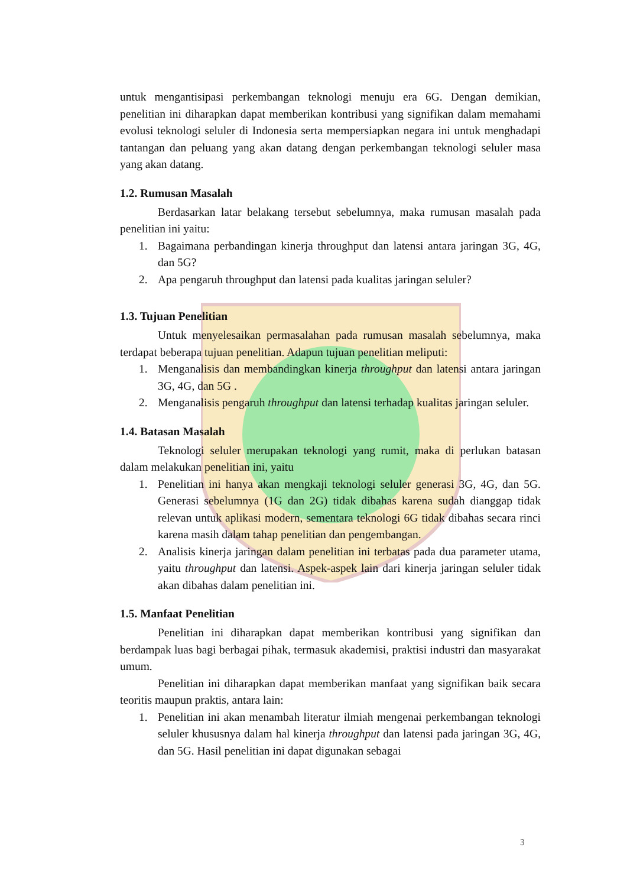untuk mengantisipasi perkembangan teknologi menuju era 6G. Dengan demikian, penelitian ini diharapkan dapat memberikan kontribusi yang signifikan dalam memahami evolusi teknologi seluler di Indonesia serta mempersiapkan negara ini untuk menghadapi tantangan dan peluang yang akan datang dengan perkembangan teknologi seluler masa yang akan datang.
1.2. Rumusan Masalah
Berdasarkan latar belakang tersebut sebelumnya, maka rumusan masalah pada penelitian ini yaitu:
1. Bagaimana perbandingan kinerja throughput dan latensi antara jaringan 3G, 4G, dan 5G?
2. Apa pengaruh throughput dan latensi pada kualitas jaringan seluler?
1.3. Tujuan Penelitian
Untuk menyelesaikan permasalahan pada rumusan masalah sebelumnya, maka terdapat beberapa tujuan penelitian. Adapun tujuan penelitian meliputi:
1. Menganalisis dan membandingkan kinerja throughput dan latensi antara jaringan 3G, 4G, dan 5G .
2. Menganalisis pengaruh throughput dan latensi terhadap kualitas jaringan seluler.
1.4. Batasan Masalah
Teknologi seluler merupakan teknologi yang rumit, maka di perlukan batasan dalam melakukan penelitian ini, yaitu
1. Penelitian ini hanya akan mengkaji teknologi seluler generasi 3G, 4G, dan 5G. Generasi sebelumnya (1G dan 2G) tidak dibahas karena sudah dianggap tidak relevan untuk aplikasi modern, sementara teknologi 6G tidak dibahas secara rinci karena masih dalam tahap penelitian dan pengembangan.
2. Analisis kinerja jaringan dalam penelitian ini terbatas pada dua parameter utama, yaitu throughput dan latensi. Aspek-aspek lain dari kinerja jaringan seluler tidak akan dibahas dalam penelitian ini.
1.5. Manfaat Penelitian
Penelitian ini diharapkan dapat memberikan kontribusi yang signifikan dan berdampak luas bagi berbagai pihak, termasuk akademisi, praktisi industri dan masyarakat umum.
Penelitian ini diharapkan dapat memberikan manfaat yang signifikan baik secara teoritis maupun praktis, antara lain:
1. Penelitian ini akan menambah literatur ilmiah mengenai perkembangan teknologi seluler khususnya dalam hal kinerja throughput dan latensi pada jaringan 3G, 4G, dan 5G. Hasil penelitian ini dapat digunakan sebagai
3